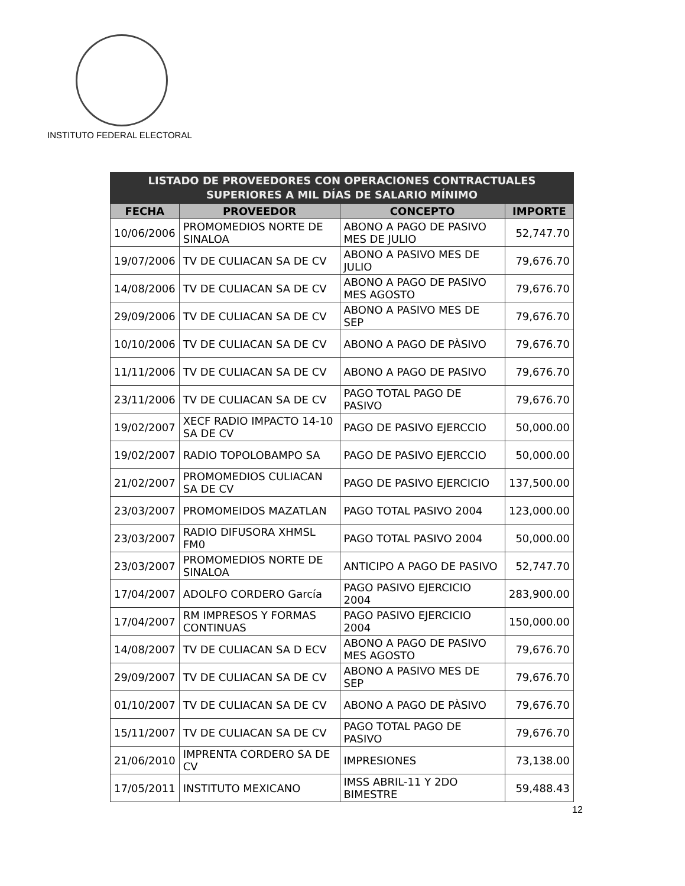INSTITUTO FEDERAL ELECTORAL
| LISTADO DE PROVEEDORES CON OPERACIONES CONTRACTUALES SUPERIORES A MIL DÍAS DE SALARIO MÍNIMO | | | |
| --- | --- | --- | --- |
| FECHA | PROVEEDOR | CONCEPTO | IMPORTE |
| 10/06/2006 | PROMOMEDIOS NORTE DE SINALOA | ABONO A PAGO DE PASIVO MES DE JULIO | 52,747.70 |
| 19/07/2006 | TV DE CULIACAN SA DE CV | ABONO A PASIVO MES DE JULIO | 79,676.70 |
| 14/08/2006 | TV DE CULIACAN SA DE CV | ABONO A PAGO DE PASIVO MES AGOSTO | 79,676.70 |
| 29/09/2006 | TV DE CULIACAN SA DE CV | ABONO A PASIVO MES DE SEP | 79,676.70 |
| 10/10/2006 | TV DE CULIACAN SA DE CV | ABONO A PAGO DE PÀSIVO | 79,676.70 |
| 11/11/2006 | TV DE CULIACAN SA DE CV | ABONO A PAGO DE PASIVO | 79,676.70 |
| 23/11/2006 | TV DE CULIACAN SA DE CV | PAGO TOTAL PAGO DE PASIVO | 79,676.70 |
| 19/02/2007 | XECF RADIO IMPACTO 14-10 SA DE CV | PAGO DE PASIVO EJERCCIO | 50,000.00 |
| 19/02/2007 | RADIO TOPOLOBAMPO SA | PAGO DE PASIVO EJERCCIO | 50,000.00 |
| 21/02/2007 | PROMOMEDIOS CULIACAN SA DE CV | PAGO DE PASIVO EJERCICIO | 137,500.00 |
| 23/03/2007 | PROMOMEIDOS MAZATLAN | PAGO TOTAL PASIVO 2004 | 123,000.00 |
| 23/03/2007 | RADIO DIFUSORA XHMSL FM0 | PAGO TOTAL PASIVO 2004 | 50,000.00 |
| 23/03/2007 | PROMOMEDIOS NORTE DE SINALOA | ANTICIPO A PAGO DE PASIVO | 52,747.70 |
| 17/04/2007 | ADOLFO CORDERO García | PAGO PASIVO EJERCICIO 2004 | 283,900.00 |
| 17/04/2007 | RM IMPRESOS Y FORMAS CONTINUAS | PAGO PASIVO EJERCICIO 2004 | 150,000.00 |
| 14/08/2007 | TV DE CULIACAN SA D ECV | ABONO A PAGO DE PASIVO MES AGOSTO | 79,676.70 |
| 29/09/2007 | TV DE CULIACAN SA DE CV | ABONO A PASIVO MES DE SEP | 79,676.70 |
| 01/10/2007 | TV DE CULIACAN SA DE CV | ABONO A PAGO DE PÀSIVO | 79,676.70 |
| 15/11/2007 | TV DE CULIACAN SA DE CV | PAGO TOTAL PAGO DE PASIVO | 79,676.70 |
| 21/06/2010 | IMPRENTA CORDERO SA DE CV | IMPRESIONES | 73,138.00 |
| 17/05/2011 | INSTITUTO MEXICANO | IMSS ABRIL-11 Y 2DO BIMESTRE | 59,488.43 |
12